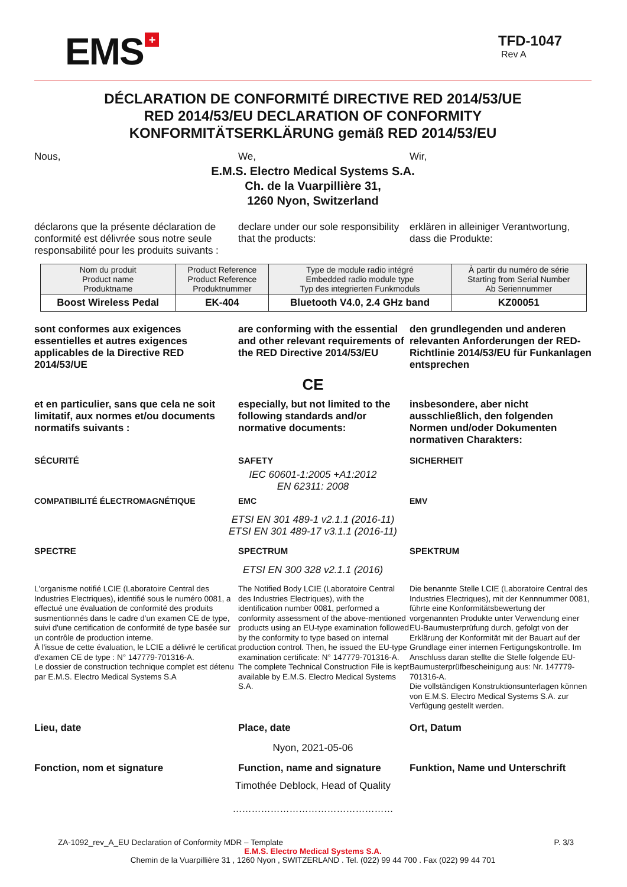EMS +
TFD-1047
Rev A
DÉCLARATION DE CONFORMITÉ DIRECTIVE RED 2014/53/UE
RED 2014/53/EU DECLARATION OF CONFORMITY
KONFORMITÄTSERKLÄRUNG gemäß RED 2014/53/EU
Nous,
We,
Wir,
E.M.S. Electro Medical Systems S.A.
Ch. de la Vuarpillière 31,
1260 Nyon, Switzerland
déclarons que la présente déclaration de conformité est délivrée sous notre seule responsabilité pour les produits suivants :
declare under our sole responsibility that the products:
erklären in alleiniger Verantwortung, dass die Produkte:
| Nom du produit Product name Produktname | Product Reference Product Reference Produktnummer | Type de module radio intégré Embedded radio module type Typ des integrierten Funkmoduls | À partir du numéro de série Starting from Serial Number Ab Seriennummer |
| --- | --- | --- | --- |
| Boost Wireless Pedal | EK-404 | Bluetooth V4.0, 2.4 GHz band | KZ00051 |
sont conformes aux exigences essentielles et autres exigences applicables de la Directive RED 2014/53/UE
are conforming with the essential and other relevant requirements of the RED Directive 2014/53/EU
den grundlegenden und anderen relevanten Anforderungen der RED-Richtlinie 2014/53/EU für Funkanlagen entsprechen
CE
et en particulier, sans que cela ne soit limitatif, aux normes et/ou documents normatifs suivants :
especially, but not limited to the following standards and/or normative documents:
insbesondere, aber nicht ausschließlich, den folgenden Normen und/oder Dokumenten normativen Charakters:
SÉCURITÉ
SAFETY
SICHERHEIT
IEC 60601-1:2005 +A1:2012
EN 62311: 2008
COMPATIBILITÉ ÉLECTROMAGNÉTIQUE
EMC
EMV
ETSI EN 301 489-1 v2.1.1 (2016-11)
ETSI EN 301 489-17 v3.1.1 (2016-11)
SPECTRE
SPECTRUM
SPEKTRUM
ETSI EN 300 328 v2.1.1 (2016)
L'organisme notifié LCIE (Laboratoire Central des Industries Electriques), identifié sous le numéro 0081, a effectué une évaluation de conformité des produits susmentionnés dans le cadre d'un examen CE de type, suivi d'une certification de conformité de type basée sur un contrôle de production interne.
À l'issue de cette évaluation, le LCIE a délivré le certificat d'examen CE de type : N° 147779-701316-A.
Le dossier de construction technique complet est détenu par E.M.S. Electro Medical Systems S.A
The Notified Body LCIE (Laboratoire Central des Industries Electriques), with the identification number 0081, performed a conformity assessment of the above-mentioned products using an EU-type examination followed by the conformity to type based on internal production control. Then, he issued the EU-type examination certificate: N° 147779-701316-A.
The complete Technical Construction File is kept available by E.M.S. Electro Medical Systems S.A.
Die benannte Stelle LCIE (Laboratoire Central des Industries Electriques), mit der Kennnummer 0081, führte eine Konformitätsbewertung der vorgenannten Produkte unter Verwendung einer EU-Baumusterprüfung durch, gefolgt von der Erklärung der Konformität mit der Bauart auf der Grundlage einer internen Fertigungskontrolle. Im Anschluss daran stellte die Stelle folgende EU-Baumusterprüfbescheinigung aus: Nr. 147779-701316-A.
Die vollständigen Konstruktionsunterlagen können von E.M.S. Electro Medical Systems S.A. zur Verfügung gestellt werden.
Lieu, date
Place, date
Ort, Datum
Nyon, 2021-05-06
Fonction, nom et signature
Function, name and signature
Funktion, Name und Unterschrift
Timothée Deblock, Head of Quality
……………………………………………
ZA-1092_rev_A_EU Declaration of Conformity MDR – Template P. 3/3
E.M.S. Electro Medical Systems S.A.
Chemin de la Vuarpillière 31 , 1260 Nyon , SWITZERLAND . Tel. (022) 99 44 700 . Fax (022) 99 44 701